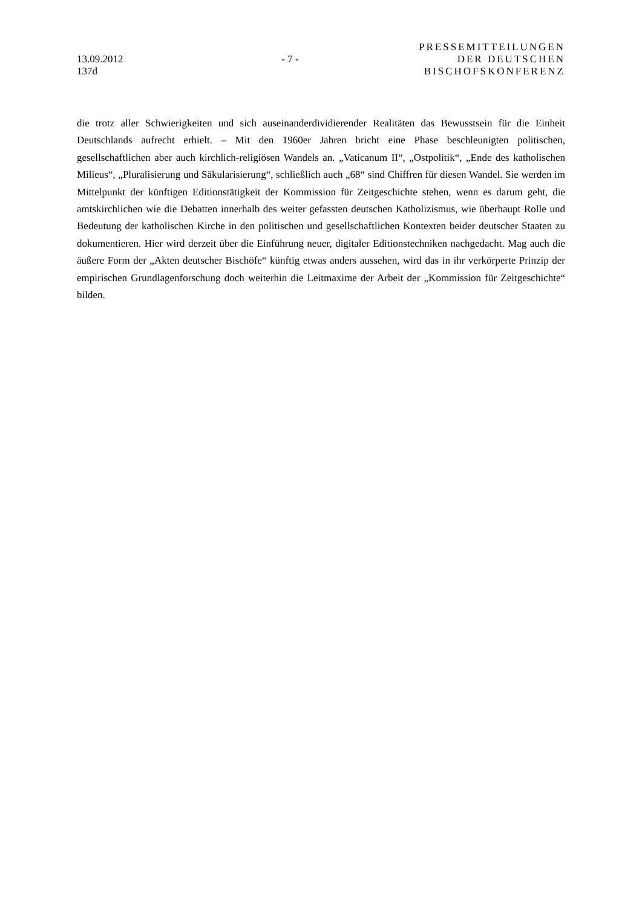13.09.2012
137d
- 7 -
PRESSEMITTEILUNGEN
DER DEUTSCHEN
BISCHOFSKONFERENZ
die trotz aller Schwierigkeiten und sich auseinanderdividierender Realitäten das Bewusstsein für die Einheit Deutschlands aufrecht erhielt. – Mit den 1960er Jahren bricht eine Phase beschleunigten politischen, gesellschaftlichen aber auch kirchlich-religiösen Wandels an. „Vaticanum II“, „Ostpolitik“, „Ende des katholischen Milieus“, „Pluralisierung und Säkularisierung“, schließlich auch „68“ sind Chiffren für diesen Wandel. Sie werden im Mittelpunkt der künftigen Editionstätigkeit der Kommission für Zeitgeschichte stehen, wenn es darum geht, die amtskirchlichen wie die Debatten innerhalb des weiter gefassten deutschen Katholizismus, wie überhaupt Rolle und Bedeutung der katholischen Kirche in den politischen und gesellschaftlichen Kontexten beider deutscher Staaten zu dokumentieren. Hier wird derzeit über die Einführung neuer, digitaler Editionstechniken nachgedacht. Mag auch die äußere Form der „Akten deutscher Bischöfe“ künftig etwas anders aussehen, wird das in ihr verkörperte Prinzip der empirischen Grundlagenforschung doch weiterhin die Leitmaxime der Arbeit der „Kommission für Zeitgeschichte“ bilden.